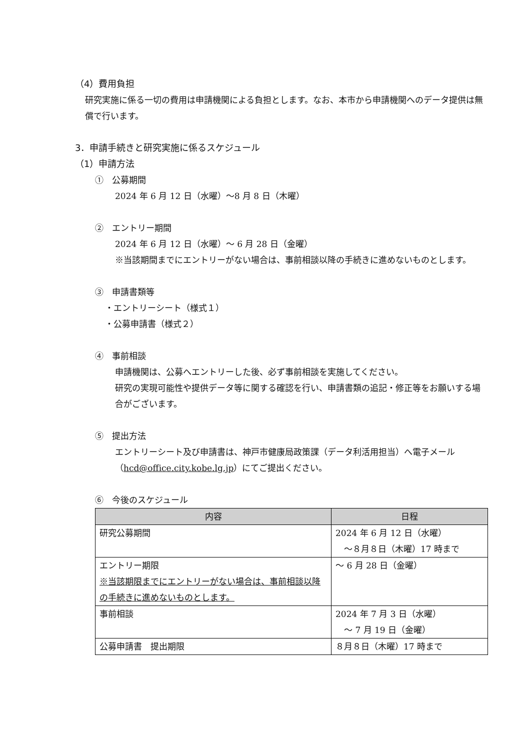（4）費用負担
研究実施に係る一切の費用は申請機関による負担とします。なお、本市から申請機関へのデータ提供は無償で行います。
3．申請手続きと研究実施に係るスケジュール
（1）申請方法
①　公募期間
2024 年 6 月 12 日（水曜）〜8 月 8 日（木曜）
②　エントリー期間
2024 年 6 月 12 日（水曜）〜 6 月 28 日（金曜）
※当該期間までにエントリーがない場合は、事前相談以降の手続きに進めないものとします。
③　申請書類等
・エントリーシート（様式１）
・公募申請書（様式２）
④　事前相談
申請機関は、公募へエントリーした後、必ず事前相談を実施してください。
研究の実現可能性や提供データ等に関する確認を行い、申請書類の追記・修正等をお願いする場合がございます。
⑤　提出方法
エントリーシート及び申請書は、神戸市健康局政策課（データ利活用担当）へ電子メール（hcd@office.city.kobe.lg.jp）にてご提出ください。
⑥　今後のスケジュール
| 内容 | 日程 |
| --- | --- |
| 研究公募期間 | 2024 年 6 月 12 日（水曜） 〜８月８日（木曜）17 時まで |
| エントリー期限 ※当該期限までにエントリーがない場合は、事前相談以降の手続きに進めないものとします。 | 〜 6 月 28 日（金曜） |
| 事前相談 | 2024 年 7 月 3 日（水曜） 〜 7 月 19 日（金曜） |
| 公募申請書 提出期限 | ８月８日（木曜）17 時まで |